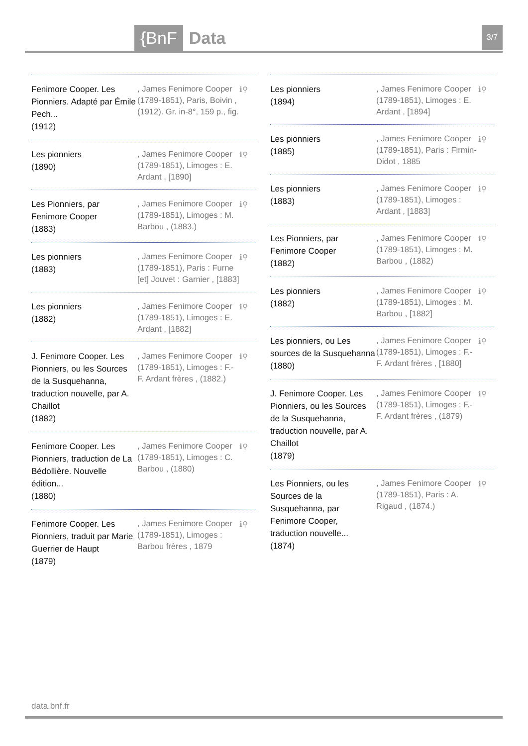{BnF Data 3/7
Fenimore Cooper. Les Pionniers. Adapté par Émile Pech...
(1912)
, James Fenimore Cooper (1789-1851), Paris, Boivin , (1912). Gr. in-8°, 159 p., fig.
ℹ⚲
Les pionniers
(1890)
, James Fenimore Cooper (1789-1851), Limoges : E. Ardant , [1890]
ℹ⚲
Les Pionniers, par Fenimore Cooper
(1883)
, James Fenimore Cooper (1789-1851), Limoges : M. Barbou , (1883.)
ℹ⚲
Les pionniers
(1883)
, James Fenimore Cooper (1789-1851), Paris : Furne [et] Jouvet : Garnier , [1883]
ℹ⚲
Les pionniers
(1882)
, James Fenimore Cooper (1789-1851), Limoges : E. Ardant , [1882]
ℹ⚲
J. Fenimore Cooper. Les Pionniers, ou les Sources de la Susquehanna, traduction nouvelle, par A. Chaillot
(1882)
, James Fenimore Cooper (1789-1851), Limoges : F.-F. Ardant frères , (1882.)
ℹ⚲
Fenimore Cooper. Les Pionniers, traduction de La Bédollière. Nouvelle édition...
(1880)
, James Fenimore Cooper (1789-1851), Limoges : C. Barbou , (1880)
ℹ⚲
Fenimore Cooper. Les Pionniers, traduit par Marie Guerrier de Haupt
(1879)
, James Fenimore Cooper (1789-1851), Limoges : Barbou frères , 1879
ℹ⚲
Les pionniers
(1894)
, James Fenimore Cooper (1789-1851), Limoges : E. Ardant , [1894]
ℹ⚲
Les pionniers
(1885)
, James Fenimore Cooper (1789-1851), Paris : Firmin-Didot , 1885
ℹ⚲
Les pionniers
(1883)
, James Fenimore Cooper (1789-1851), Limoges : Ardant , [1883]
ℹ⚲
Les Pionniers, par Fenimore Cooper
(1882)
, James Fenimore Cooper (1789-1851), Limoges : M. Barbou , (1882)
ℹ⚲
Les pionniers
(1882)
, James Fenimore Cooper (1789-1851), Limoges : M. Barbou , [1882]
ℹ⚲
Les pionniers, ou Les sources de la Susquehanna
(1880)
, James Fenimore Cooper (1789-1851), Limoges : F.-F. Ardant frères , [1880]
ℹ⚲
J. Fenimore Cooper. Les Pionniers, ou les Sources de la Susquehanna, traduction nouvelle, par A. Chaillot
(1879)
, James Fenimore Cooper (1789-1851), Limoges : F.-F. Ardant frères , (1879)
ℹ⚲
Les Pionniers, ou les Sources de la Susquehanna, par Fenimore Cooper, traduction nouvelle...
(1874)
, James Fenimore Cooper (1789-1851), Paris : A. Rigaud , (1874.)
ℹ⚲
data.bnf.fr